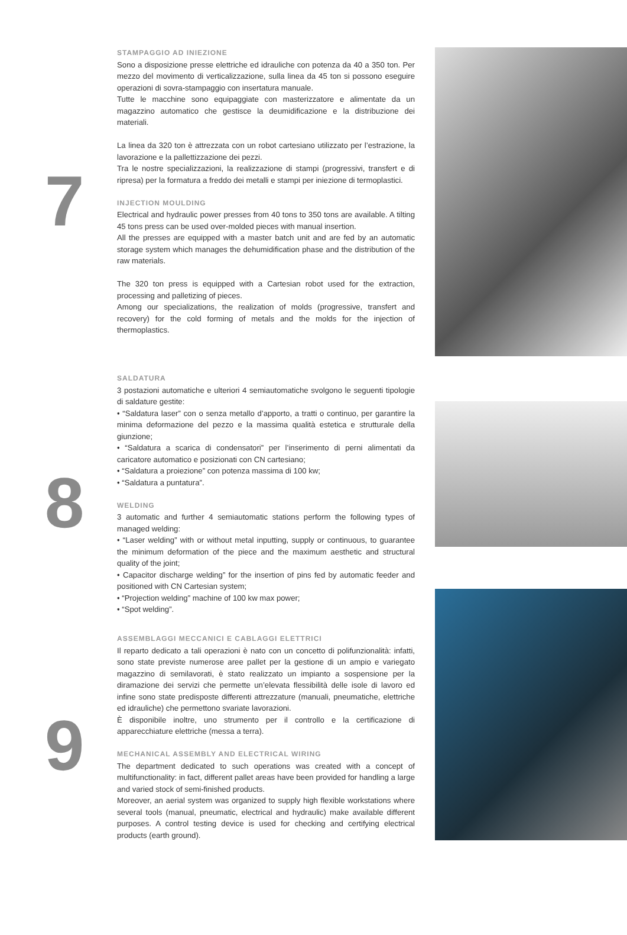7
STAMPAGGIO AD INIEZIONE
Sono a disposizione presse elettriche ed idrauliche con potenza da 40 a 350 ton. Per mezzo del movimento di verticalizzazione, sulla linea da 45 ton si possono eseguire operazioni di sovra-stampaggio con insertatura manuale.
Tutte le macchine sono equipaggiate con masterizzatore e alimentate da un magazzino automatico che gestisce la deumidificazione e la distribuzione dei materiali.
La linea da 320 ton è attrezzata con un robot cartesiano utilizzato per l’estrazione, la lavorazione e la pallettizzazione dei pezzi.
Tra le nostre specializzazioni, la realizzazione di stampi (progressivi, transfert e di ripresa) per la formatura a freddo dei metalli e stampi per iniezione di termoplastici.
INJECTION MOULDING
Electrical and hydraulic power presses from 40 tons to 350 tons are available. A tilting 45 tons press can be used over-molded pieces with manual insertion.
All the presses are equipped with a master batch unit and are fed by an automatic storage system which manages the dehumidification phase and the distribution of the raw materials.
The 320 ton press is equipped with a Cartesian robot used for the extraction, processing and palletizing of pieces.
Among our specializations, the realization of molds (progressive, transfert and recovery) for the cold forming of metals and the molds for the injection of thermoplastics.
8
SALDATURA
3 postazioni automatiche e ulteriori 4 semiautomatiche svolgono le seguenti tipologie di saldature gestite:
• “Saldatura laser” con o senza metallo d’apporto, a tratti o continuo, per garantire la minima deformazione del pezzo e la massima qualità estetica e strutturale della giunzione;
• “Saldatura a scarica di condensatori” per l’inserimento di perni alimentati da caricatore automatico e posizionati con CN cartesiano;
• “Saldatura a proiezione” con potenza massima di 100 kw;
• “Saldatura a puntatura”.
WELDING
3 automatic and further 4 semiautomatic stations perform the following types of managed welding:
• “Laser welding” with or without metal inputting, supply or continuous, to guarantee the minimum deformation of the piece and the maximum aesthetic and structural quality of the joint;
• Capacitor discharge welding” for the insertion of pins fed by automatic feeder and positioned with CN Cartesian system;
• “Projection welding” machine of 100 kw max power;
• “Spot welding”.
9
ASSEMBLAGGI MECCANICI E CABLAGGI ELETTRICI
Il reparto dedicato a tali operazioni è nato con un concetto di polifunzionalità: infatti, sono state previste numerose aree pallet per la gestione di un ampio e variegato magazzino di semilavorati, è stato realizzato un impianto a sospensione per la diramazione dei servizi che permette un’elevata flessibilità delle isole di lavoro ed infine sono state predisposte differenti attrezzature (manuali, pneumatiche, elettriche ed idrauliche) che permettono svariate lavorazioni.
È disponibile inoltre, uno strumento per il controllo e la certificazione di apparecchiature elettriche (messa a terra).
MECHANICAL ASSEMBLY AND ELECTRICAL WIRING
The department dedicated to such operations was created with a concept of multifunctionality: in fact, different pallet areas have been provided for handling a large and varied stock of semi-finished products.
Moreover, an aerial system was organized to supply high flexible workstations where several tools (manual, pneumatic, electrical and hydraulic) make available different purposes. A control testing device is used for checking and certifying electrical products (earth ground).